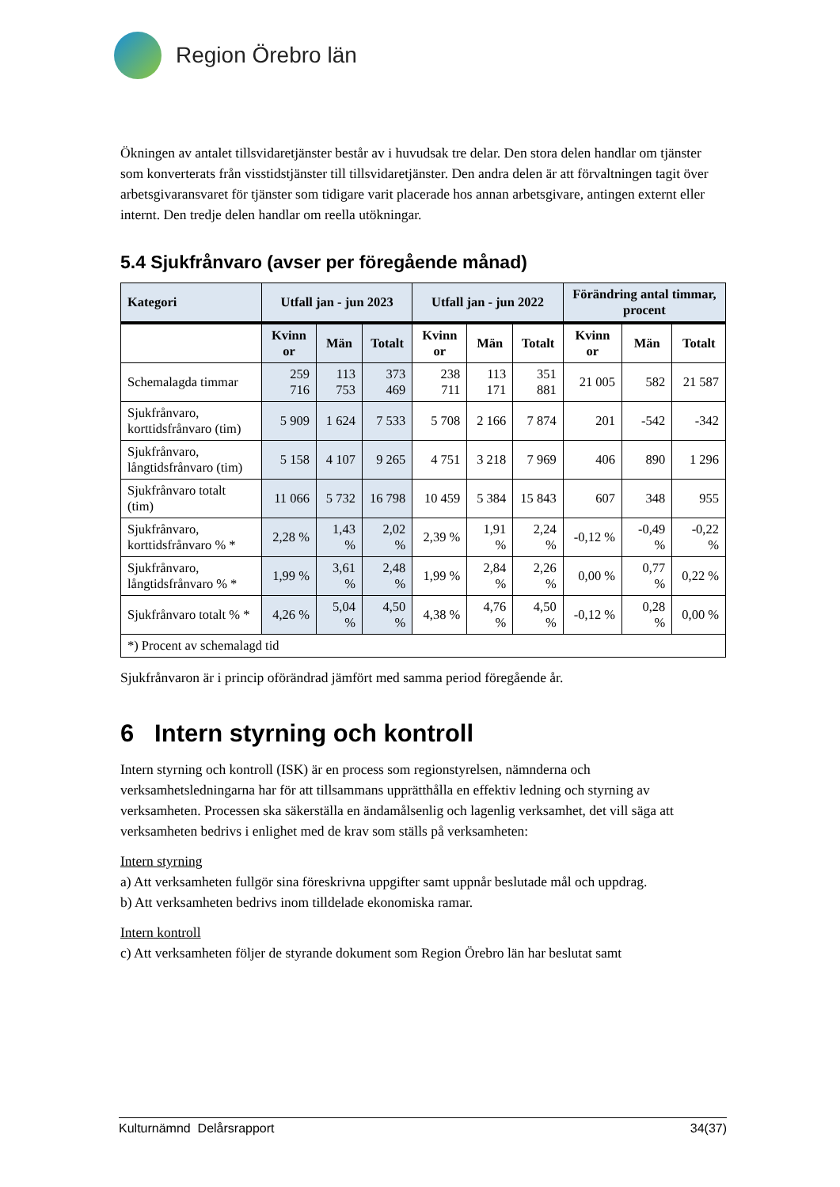Region Örebro län
Ökningen av antalet tillsvidaretjänster består av i huvudsak tre delar. Den stora delen handlar om tjänster som konverterats från visstidstjänster till tillsvidaretjänster. Den andra delen är att förvaltningen tagit över arbetsgivaransvaret för tjänster som tidigare varit placerade hos annan arbetsgivare, antingen externt eller internt. Den tredje delen handlar om reella utökningar.
5.4 Sjukfrånvaro (avser per föregående månad)
| Kategori | Utfall jan - jun 2023 | | | Utfall jan - jun 2022 | | | Förändring antal timmar, procent | | |
| --- | --- | --- | --- | --- | --- | --- | --- | --- | --- |
| | Kvinn or | Män | Totalt | Kvinn or | Män | Totalt | Kvinn or | Män | Totalt |
| Schemalagda timmar | 259 716 | 113 753 | 373 469 | 238 711 | 113 171 | 351 881 | 21 005 | 582 | 21 587 |
| Sjukfrånvaro, korttidsfrånvaro (tim) | 5 909 | 1 624 | 7 533 | 5 708 | 2 166 | 7 874 | 201 | -542 | -342 |
| Sjukfrånvaro, långtidsfrånvaro (tim) | 5 158 | 4 107 | 9 265 | 4 751 | 3 218 | 7 969 | 406 | 890 | 1 296 |
| Sjukfrånvaro totalt (tim) | 11 066 | 5 732 | 16 798 | 10 459 | 5 384 | 15 843 | 607 | 348 | 955 |
| Sjukfrånvaro, korttidsfrånvaro % * | 2,28 % | 1,43 % | 2,02 % | 2,39 % | 1,91 % | 2,24 % | -0,12 % | -0,49 % | -0,22 % |
| Sjukfrånvaro, långtidsfrånvaro % * | 1,99 % | 3,61 % | 2,48 % | 1,99 % | 2,84 % | 2,26 % | 0,00 % | 0,77 % | 0,22 % |
| Sjukfrånvaro totalt % * | 4,26 % | 5,04 % | 4,50 % | 4,38 % | 4,76 % | 4,50 % | -0,12 % | 0,28 % | 0,00 % |
| *) Procent av schemalagd tid | | | | | | | | | |
Sjukfrånvaron är i princip oförändrad jämfört med samma period föregående år.
6 Intern styrning och kontroll
Intern styrning och kontroll (ISK) är en process som regionstyrelsen, nämnderna och verksamhetsledningarna har för att tillsammans upprätthålla en effektiv ledning och styrning av verksamheten. Processen ska säkerställa en ändamålsenlig och lagenlig verksamhet, det vill säga att verksamheten bedrivs i enlighet med de krav som ställs på verksamheten:
Intern styrning
a) Att verksamheten fullgör sina föreskrivna uppgifter samt uppnår beslutade mål och uppdrag.
b) Att verksamheten bedrivs inom tilldelade ekonomiska ramar.
Intern kontroll
c) Att verksamheten följer de styrande dokument som Region Örebro län har beslutat samt
Kulturnämnd Delårsrapport 34(37)